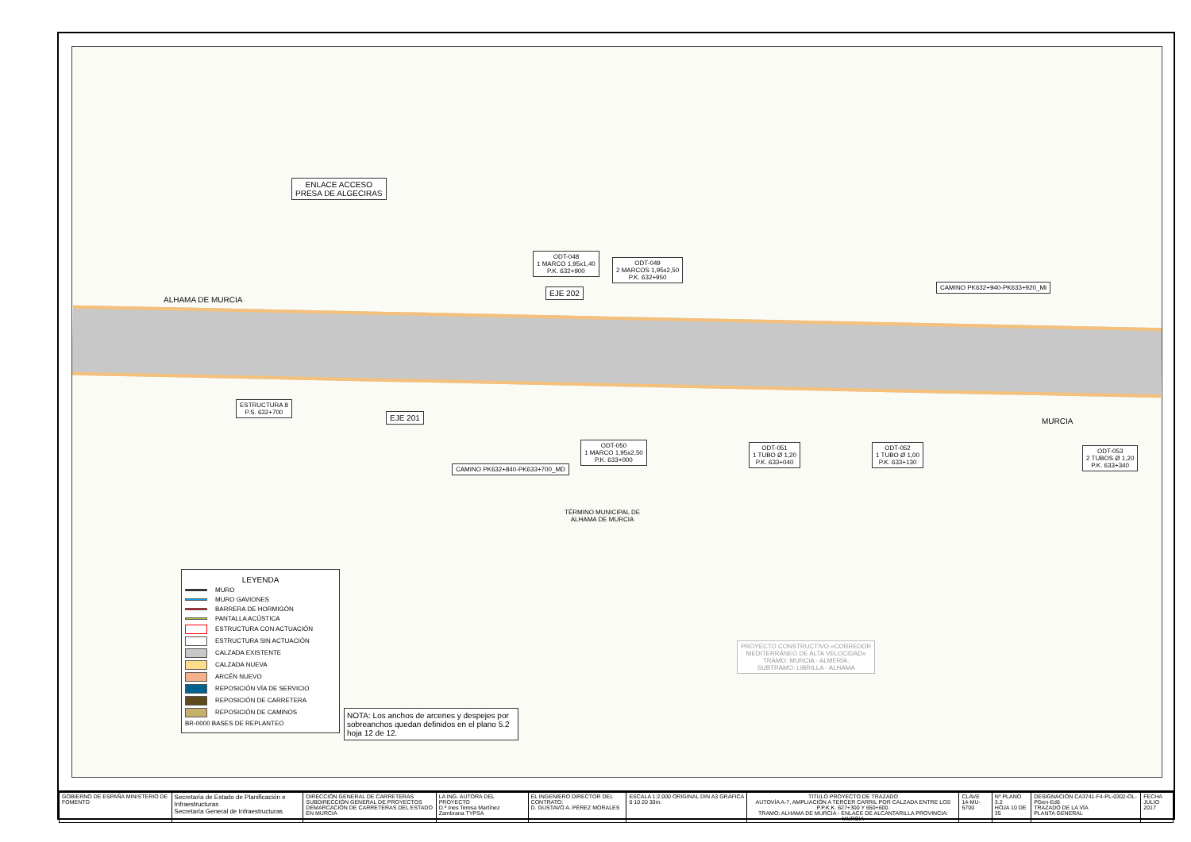ENLACE ACCESO
PRESA DE ALGECIRAS
ODT-048
1 MARCO 1,95x1,40
P.K. 632+900
ODT-049
2 MARCOS 1,95x2,50
P.K. 632+950
EJE 202
CAMINO PK632+940-PK633+920_MI
ALHAMA DE MURCIA
ESTRUCTURA 8
P.S. 632+700
EJE 201
ODT-050
1 MARCO 1,95x2,50
P.K. 633+000
ODT-051
1 TUBO Ø 1,20
P.K. 633+040
ODT-052
1 TUBO Ø 1,00
P.K. 633+130
ODT-053
2 TUBOS Ø 1,20
P.K. 633+340
MURCIA
CAMINO PK632+840-PK633+700_MD
TÉRMINO MUNICIPAL DE
ALHAMA DE MURCIA
PROYECTO CONSTRUCTIVO «CORREDOR
MEDITERRÁNEO DE ALTA VELOCIDAD»
TRAMO: MURCIA - ALMERÍA.
SUBTRAMO: LIBRILLA - ALHAMA
LEYENDA
MURO
MURO GAVIONES
BARRERA DE HORMIGÓN
PANTALLA ACÚSTICA
ESTRUCTURA CON ACTUACIÓN
ESTRUCTURA SIN ACTUACIÓN
CALZADA EXISTENTE
CALZADA NUEVA
ARCÉN NUEVO
REPOSICIÓN VÍA DE SERVICIO
REPOSICIÓN DE CARRETERA
REPOSICIÓN DE CAMINOS
BR-0000 BASES DE REPLANTEO
NOTA: Los anchos de arcenes y despejes por sobreanchos quedan definidos en el plano 5.2 hoja 12 de 12.
| GOBIERNO DE ESPAÑA MINISTERIO DE FOMENTO | Secretaría de Estado de Planificación e Infraestructuras Secretaría General de Infraestructuras | DIRECCIÓN GENERAL DE CARRETERAS SUBDIRECCIÓN GENERAL DE PROYECTOS DEMARCACIÓN DE CARRETERAS DEL ESTADO EN MURCIA | LA ING. AUTORA DEL PROYECTO D.ª Ines Teresa Martínez Zambrana TYPSA | EL INGENIERO DIRECTOR DEL CONTRATO: D. GUSTAVO A. PÉREZ MORALES | ESCALA 1:2.000 ORIGINAL DIN A3 GRÁFICA 0 10 20 30m. | TITULO PROYECTO DE TRAZADO AUTOVÍA A-7, AMPLIACIÓN A TERCER CARRIL POR CALZADA ENTRE LOS P.P.K.K. 627+300 Y 650+600. TRAMO: ALHAMA DE MURCIA - ENLACE DE ALCANTARILLA PROVINCIA: MURCIA | CLAVE 14-MU-5700 | Nº PLANO 3.2 HOJA 10 DE 35 | DESIGNACIÓN CA3741-F4-PL-0302-OL-PGen-Ed6 TRAZADO DE LA VÍA PLANTA GENERAL | FECHA JULIO 2017 |